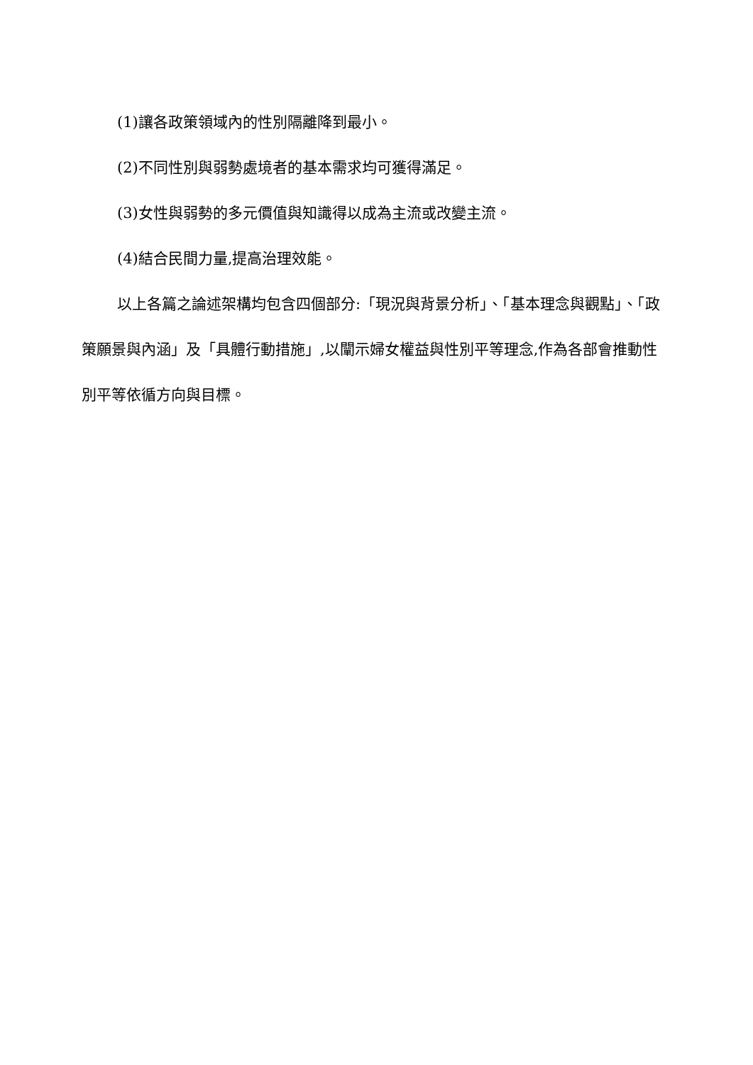(1)讓各政策領域內的性別隔離降到最小。
(2)不同性別與弱勢處境者的基本需求均可獲得滿足。
(3)女性與弱勢的多元價值與知識得以成為主流或改變主流。
(4)結合民間力量,提高治理效能。
以上各篇之論述架構均包含四個部分:「現況與背景分析」、「基本理念與觀點」、「政策願景與內涵」及「具體行動措施」,以闡示婦女權益與性別平等理念,作為各部會推動性別平等依循方向與目標。